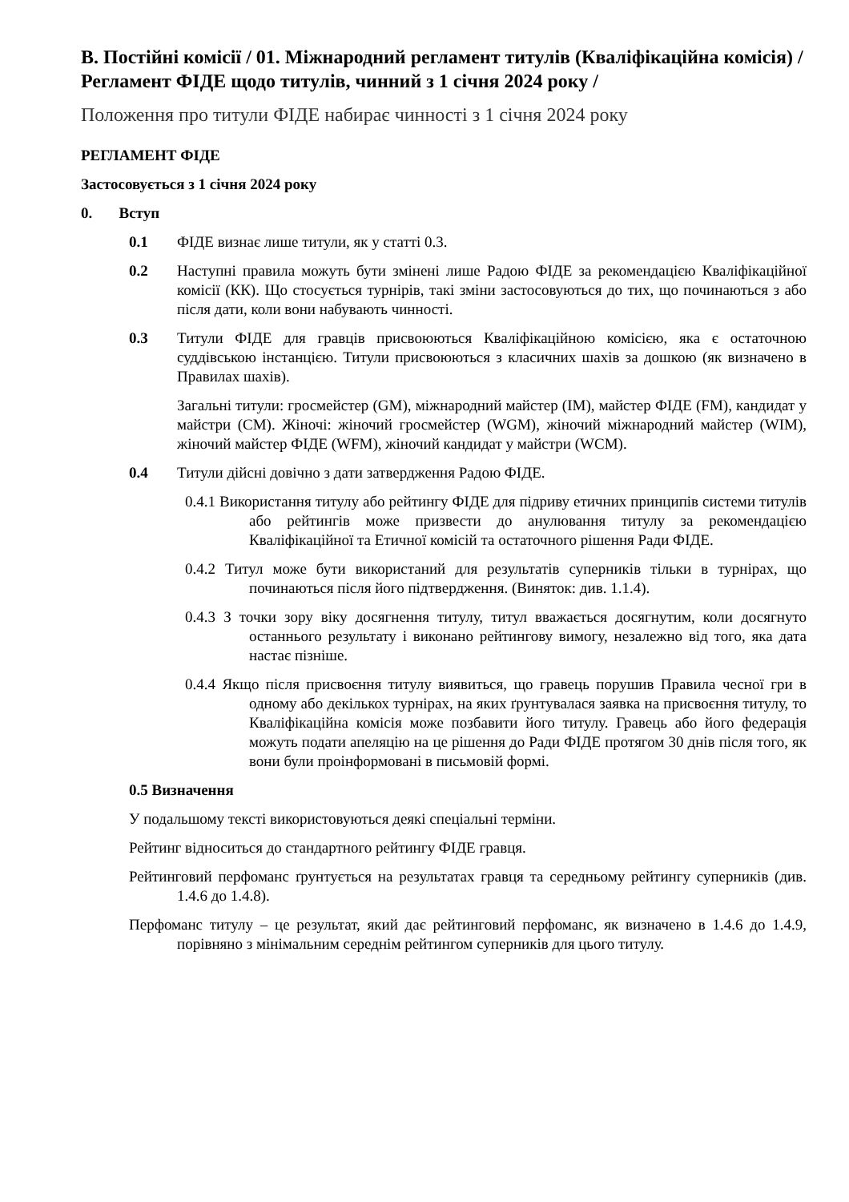B. Постійні комісії / 01. Міжнародний регламент титулів (Кваліфікаційна комісія) / Регламент ФІДЕ щодо титулів, чинний з 1 січня 2024 року /
Положення про титули ФІДЕ набирає чинності з 1 січня 2024 року
РЕГЛАМЕНТ ФІДЕ
Застосовується з 1 січня 2024 року
0. Вступ
0.1 ФІДЕ визнає лише титули, як у статті 0.3.
0.2 Наступні правила можуть бути змінені лише Радою ФІДЕ за рекомендацією Кваліфікаційної комісії (КК). Що стосується турнірів, такі зміни застосовуються до тих, що починаються з або після дати, коли вони набувають чинності.
0.3 Титули ФІДЕ для гравців присвоюються Кваліфікаційною комісією, яка є остаточною суддівською інстанцією. Титули присвоюються з класичних шахів за дошкою (як визначено в Правилах шахів).
Загальні титули: гросмейстер (GM), міжнародний майстер (IM), майстер ФІДЕ (FM), кандидат у майстри (CM). Жіночі: жіночий гросмейстер (WGM), жіночий міжнародний майстер (WIM), жіночий майстер ФІДЕ (WFM), жіночий кандидат у майстри (WCM).
0.4 Титули дійсні довічно з дати затвердження Радою ФІДЕ.
0.4.1 Використання титулу або рейтингу ФІДЕ для підриву етичних принципів системи титулів або рейтингів може призвести до анулювання титулу за рекомендацією Кваліфікаційної та Етичної комісій та остаточного рішення Ради ФІДЕ.
0.4.2 Титул може бути використаний для результатів суперників тільки в турнірах, що починаються після його підтвердження. (Виняток: див. 1.1.4).
0.4.3 З точки зору віку досягнення титулу, титул вважається досягнутим, коли досягнуто останнього результату і виконано рейтингову вимогу, незалежно від того, яка дата настає пізніше.
0.4.4 Якщо після присвоєння титулу виявиться, що гравець порушив Правила чесної гри в одному або декількох турнірах, на яких ґрунтувалася заявка на присвоєння титулу, то Кваліфікаційна комісія може позбавити його титулу. Гравець або його федерація можуть подати апеляцію на це рішення до Ради ФІДЕ протягом 30 днів після того, як вони були проінформовані в письмовій формі.
0.5 Визначення
У подальшому тексті використовуються деякі спеціальні терміни.
Рейтинг відноситься до стандартного рейтингу ФІДЕ гравця.
Рейтинговий перфоманс ґрунтується на результатах гравця та середньому рейтингу суперників (див. 1.4.6 до 1.4.8).
Перфоманс титулу – це результат, який дає рейтинговий перфоманс, як визначено в 1.4.6 до 1.4.9, порівняно з мінімальним середнім рейтингом суперників для цього титулу.